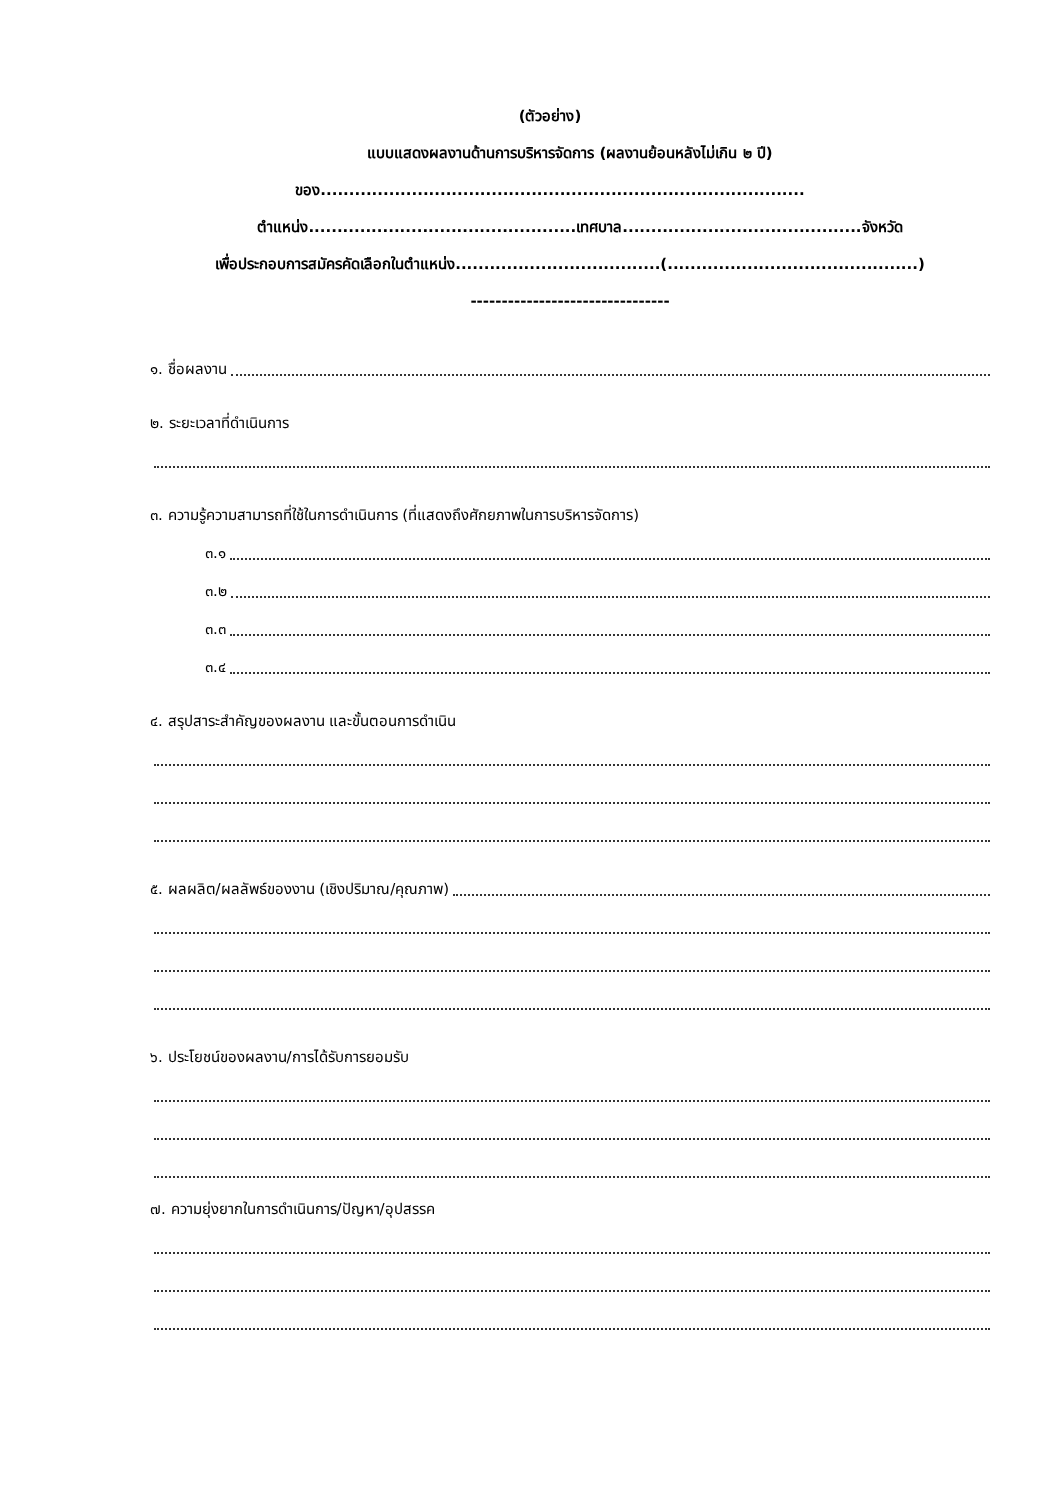(ตัวอย่าง)
แบบแสดงผลงานด้านการบริหารจัดการ (ผลงานย้อนหลังไม่เกิน ๒ ปี)
ของ.....................................................................................
ตำแหน่ง...............................................เทศบาล..........................................จังหวัด
เพื่อประกอบการสมัครคัดเลือกในตำแหน่ง....................................(............................................)
--------------------------------
๑. ชื่อผลงาน
๒. ระยะเวลาที่ดำเนินการ
๓. ความรู้ความสามารถที่ใช้ในการดำเนินการ (ที่แสดงถึงศักยภาพในการบริหารจัดการ)
๓.๑
๓.๒
๓.๓
๓.๔
๔. สรุปสาระสำคัญของผลงาน และขั้นตอนการดำเนิน
๕. ผลผลิต/ผลลัพธ์ของงาน (เชิงปริมาณ/คุณภาพ)
๖. ประโยชน์ของผลงาน/การได้รับการยอมรับ
๗. ความยุ่งยากในการดำเนินการ/ปัญหา/อุปสรรค